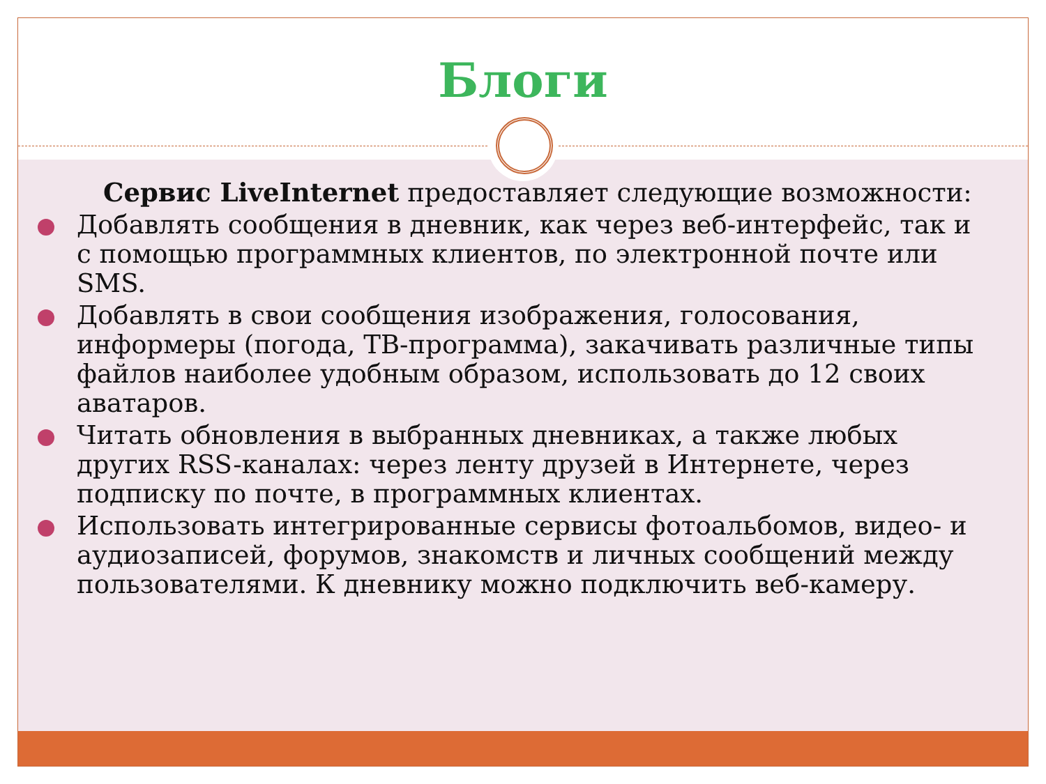Блоги
Сервис LiveInternet предоставляет следующие возможности:
Добавлять сообщения в дневник, как через веб-интерфейс, так и с помощью программных клиентов, по электронной почте или SMS.
Добавлять в свои сообщения изображения, голосования, информеры (погода, ТВ-программа), закачивать различные типы файлов наиболее удобным образом, использовать до 12 своих аватаров.
Читать обновления в выбранных дневниках, а также любых других RSS-каналах: через ленту друзей в Интернете, через подписку по почте, в программных клиентах.
Использовать интегрированные сервисы фотоальбомов, видео- и аудиозаписей, форумов, знакомств и личных сообщений между пользователями. К дневнику можно подключить веб-камеру.